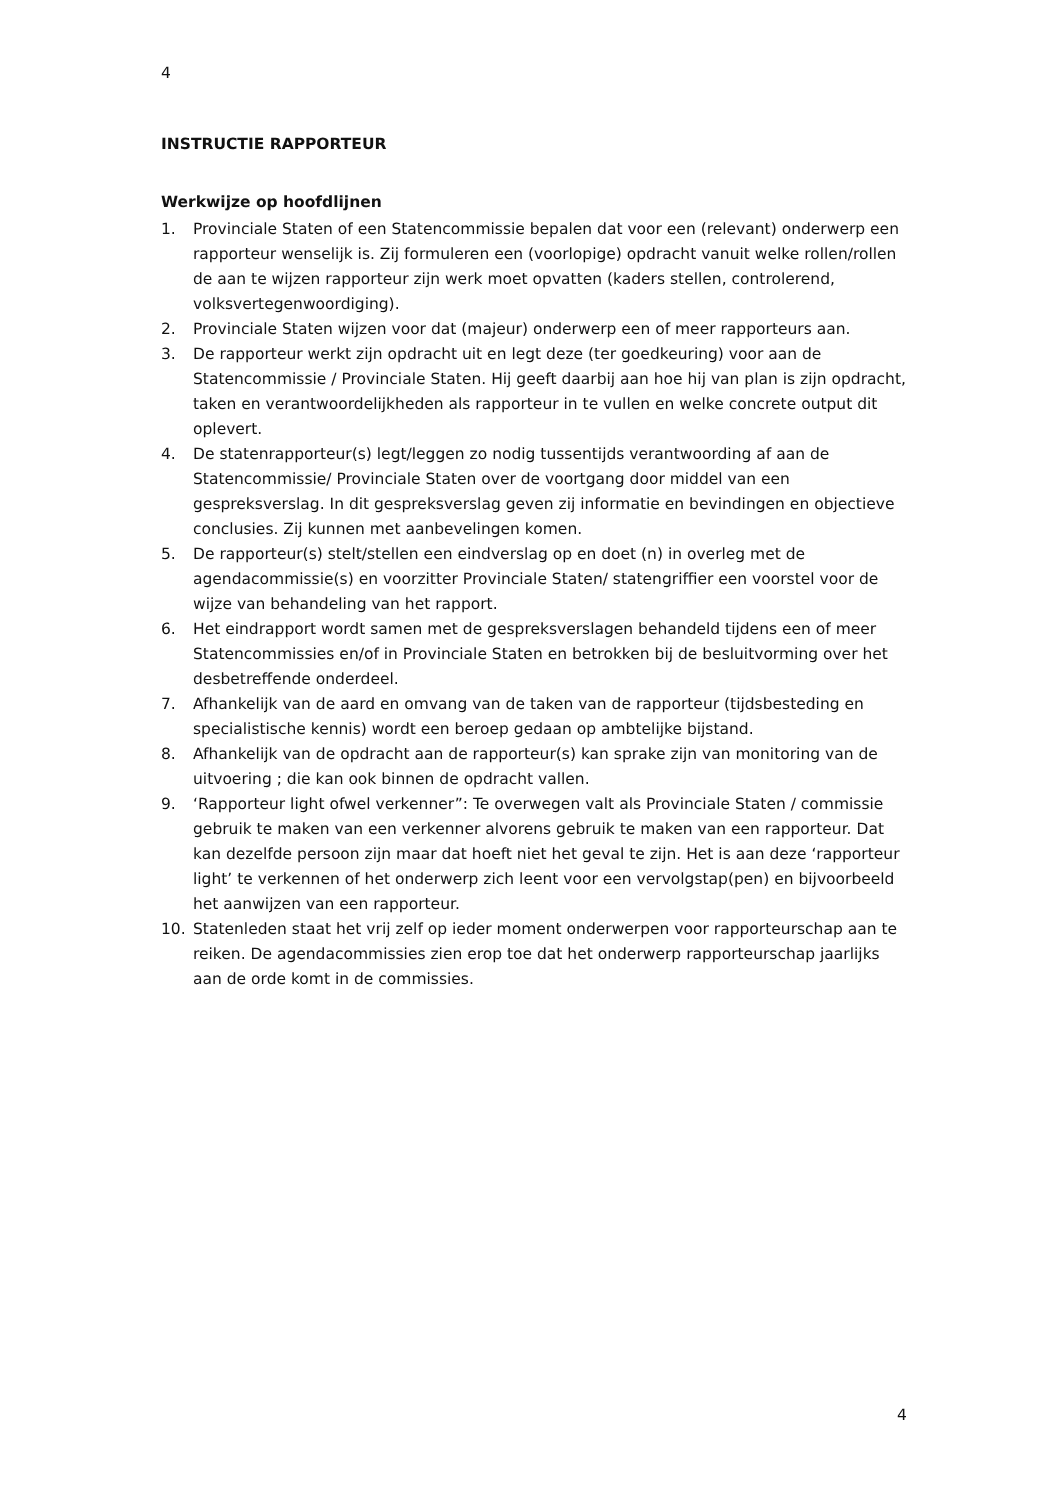4
INSTRUCTIE RAPPORTEUR
Werkwijze op hoofdlijnen
1. Provinciale Staten of een Statencommissie bepalen dat voor een (relevant) onderwerp een rapporteur wenselijk is. Zij formuleren een (voorlopige) opdracht vanuit welke rollen/rollen de aan te wijzen rapporteur zijn werk moet opvatten (kaders stellen, controlerend, volksvertegenwoordiging).
2. Provinciale Staten wijzen voor dat (majeur) onderwerp een of meer rapporteurs aan.
3. De rapporteur werkt zijn opdracht uit en legt deze (ter goedkeuring) voor aan de Statencommissie / Provinciale Staten. Hij geeft daarbij aan hoe hij van plan is zijn opdracht, taken en verantwoordelijkheden als rapporteur in te vullen en welke concrete output dit oplevert.
4. De statenrapporteur(s) legt/leggen zo nodig tussentijds verantwoording af aan de Statencommissie/ Provinciale Staten over de voortgang door middel van een gespreksverslag. In dit gespreksverslag geven zij informatie en bevindingen en objectieve conclusies. Zij kunnen met aanbevelingen komen.
5. De rapporteur(s) stelt/stellen een eindverslag op en doet (n) in overleg met de agendacommissie(s) en voorzitter Provinciale Staten/ statengriffier een voorstel voor de wijze van behandeling van het rapport.
6. Het eindrapport wordt samen met de gespreksverslagen behandeld tijdens een of meer Statencommissies en/of in Provinciale Staten en betrokken bij de besluitvorming over het desbetreffende onderdeel.
7. Afhankelijk van de aard en omvang van de taken van de rapporteur (tijdsbesteding en specialistische kennis) wordt een beroep gedaan op ambtelijke bijstand.
8. Afhankelijk van de opdracht aan de rapporteur(s) kan sprake zijn van monitoring van de uitvoering ; die kan ook binnen de opdracht vallen.
9. ‘Rapporteur light ofwel verkenner”: Te overwegen valt als Provinciale Staten / commissie gebruik te maken van een verkenner alvorens gebruik te maken van een rapporteur. Dat kan dezelfde persoon zijn maar dat hoeft niet het geval te zijn. Het is aan deze ‘rapporteur light’ te verkennen of het onderwerp zich leent voor een vervolgstap(pen) en bijvoorbeeld het aanwijzen van een rapporteur.
10. Statenleden staat het vrij zelf op ieder moment onderwerpen voor rapporteurschap aan te reiken. De agendacommissies zien erop toe dat het onderwerp rapporteurschap jaarlijks aan de orde komt in de commissies.
4